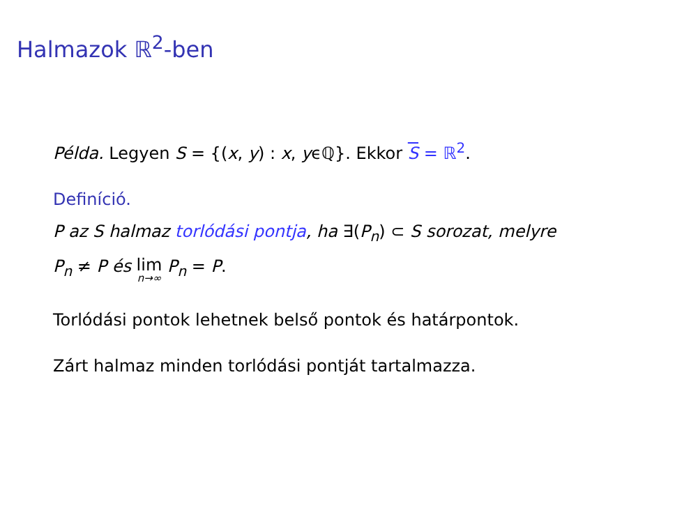Halmazok ℝ<sup>2</sup>-ben
Példa. Legyen S = {(x, y) : x, yϵℚ}. Ekkor S = ℝ<sup>2</sup>.
Definíció.
P az S halmaz torlódási pontja, ha ∃(P<sub>n</sub>) ⊂ S sorozat, melyre
P<sub>n</sub> ≠ P és lim n→∞ P<sub>n</sub> = P.
Torlódási pontok lehetnek belső pontok és határpontok.
Zárt halmaz minden torlódási pontját tartalmazza.